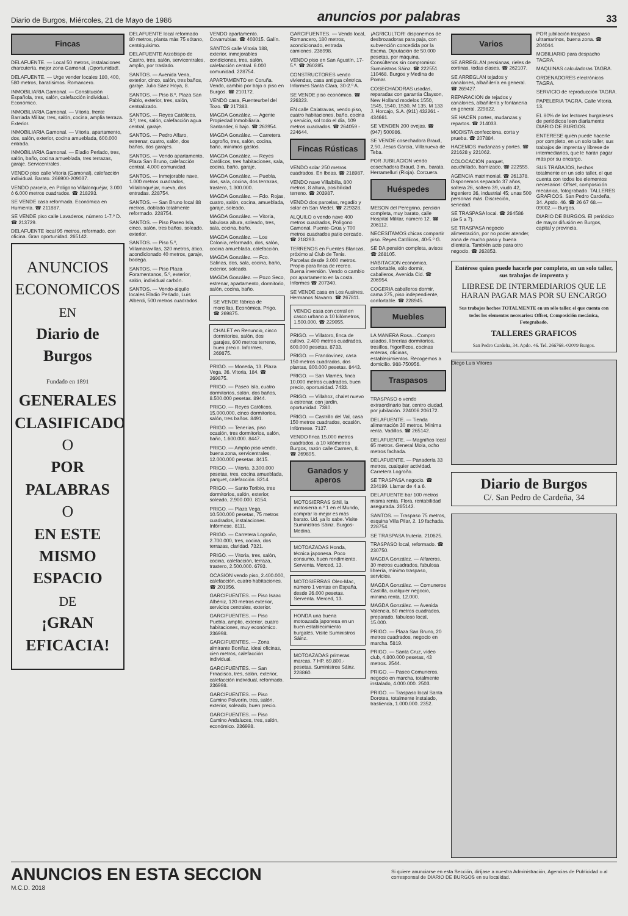Diario de Burgos, Miércoles, 21 de Mayo de 1986 anuncios por palabras 33
Fincas
DELAFUENTE. — Local 50 metros, instalaciones charcutería, mejor zona Gamonal. ¡Oportunidad!.
DELAFUENTE. — Urge vender locales 180, 400, 580 metros, baratísimos. Romancero.
INMOBILIARIA Gamonal. — Constitución Española, tres, salón, calefacción individual. Económico.
INMOBILIARIA Gamonal. — Vitoria, frente Barriada Militar, tres, salón, cocina, amplia terraza. Exterior.
INMOBILIARIA Gamonal. — Vitoria, apartamento, dos, salón, exterior, cocina amueblada, 600.000 entrada.
INMOBILIARIA Gamonal. — Eladio Perlado, tres, salón, baño, cocina amueblada, tres terrazas, garaje. Servicentrales.
VENDO piso calle Vitoria (Gamonal), calefacción individual. Barato. 266900-209037.
VENDO parcela, en Polígono Villalonquéjar, 3.000 ó 6.000 metros cuadrados. ☎ 218293.
SE VENDE casa reformada. Económica en Humienta. ☎ 211887.
SE VENDE piso calle Lavaderos, número 1-7.º D. ☎ 213729.
DELAFUENTE local 95 metros, reformado, con oficina. Gran oportunidad. 265142.
ANUNCIOS
ECONOMICOS
EN
Diario de Burgos
Fundado en 1891
GENERALES
CLASIFICADOS
O
POR PALABRAS
O
EN ESTE MISMO
ESPACIO
DE
¡GRAN
EFICACIA!
DELAFUENTE local reformado 80 metros, planta más 75 sótano, centriquísimo.
DELAFUENTE Arzobispo de Castro, tres, salón, servicentrales, amplio, por traslado.
SANTOS. — Avenida Vena, exterior, cinco, salón, tres baños, garaje. Julio Sáez Hoya, 8.
SANTOS. — Piso 8.º, Plaza San Pablo, exterior, tres, salón, centralizado.
SANTOS. — Reyes Católicos, 3.º, tres, salón, calefacción agua central, garaje.
SANTOS. — Pedro Alfaro, estrenar, cuatro, salón, dos baños, dos garajes.
SANTOS. — Vendo apartamento, Plaza San Bruno, calefacción central, 4.000 comunidad.
SANTOS. — Inmejorable nave, 1.000 metros cuadrados, Villalonquéjar, nueva, dos entradas. 228754.
SANTOS. — San Bruno local 88 metros, doblado totalmente reformado. 228754.
SANTOS. — Piso Paseo Isla, cinco, salón, tres baños, soleado, exterior.
SANTOS. — Piso 5.º, Villamaravillas, 320 metros, ático, acondicionado 40 metros, garaje, bodega.
SANTOS. — Piso Plaza Foramentanos, 5.º, exterior, salón, individual carbón.
SANTOS. — Vendo-alquilo locales Eladio Perlado, Luis Alberdi, 500 metros cuadrados.
VENDO apartamento. Covarrubias. ☎ 403015. Galín.
SANTOS calle Vitoria 188, exterior, inmejorables condiciones, tres, salón, calefacción central. 6.000 comunidad. 228754.
APARTAMENTO en Coruña. Vendo, cambio por bajo o piso en Burgos. ☎ 210172.
VENDO casa, Fuenteurbel del Tozo. ☎ 217383.
MAGDA González. — Agente Propiedad Inmobiliaria. Santander, 6 bajo. ☎ 263954.
MAGDA González. — Carretera Logroño, tres, salón, cocina, baño, mínimos gastos.
MAGDA González. — Reyes Católicos, tres habitaciones, sala, cocina, baño, garaje.
MAGDA González. — Puebla, dos, sala, cocina, dos terrazas, trastero, 1.300.000.
MAGDA González. — Fdo. Rojas, cuatro, salón, cocina, amueblada, garaje, soleado.
MAGDA González. — Vitoria, fabulosa altura, soleado, tres, sala, cocina, baño.
MAGDA González. — Los Colonia, reformado, dos, salón, cocina amueblada, calefacción.
MAGDA González. — Fco. Salinas, dos, sala, cocina, baño, exterior, soleado.
MAGDA González. — Pozo Seco, estrenar, apartamento, dormitorio, salón, cocina, baño.
SE VENDE fábrica de morcillas. Económica. Prigo. ☎ 269875.
CHALET en Renuncio, cinco dormitorios, salón, dos garajes, 600 metros terreno, buen precio. Informes, 269875.
PRIGO. — Moneda, 13. Plaza Vega, 36. Vitoria, 184. ☎ 269875.
PRIGO. — Paseo Isla, cuatro dormitorios, salón, dos baños, 8.500.000 pesetas. 8944.
PRIGO. — Reyes Católicos, 15.000.000, cinco dormitorios, salón, tres baños. 8491.
PRIGO. — Tenerías, piso ocasión, tres dormitorios, salón, baño, 1.600.000. 8447.
PRIGO. — Amplio piso vendo, buena zona, servicentrales, 12.000.000 pesetas. 8415.
PRIGO. — Vitoria, 3.300.000 pesetas, tres, cocina amueblada, parquet, calefacción. 8214.
PRIGO. — Santo Toribio, tres dormitorios, salón, exterior, soleado, 2.900.000. 8154.
PRIGO. — Plaza Vega, 10.500.000 pesetas, 75 metros cuadrados, instalaciones. Infórmese. 8111.
PRIGO. — Carretera Logroño, 2.700.000, tres, cocina, dos terrazas, claridad. 7321.
PRIGO. — Vitoria, tres, salón, cocina, calefacción, terraza, trastero, 2.500.000. 6793.
OCASION vendo piso, 2.400.000, calefacción, cuatro habitaciones. ☎ 201956.
GARCIFUENTES. — Piso Isaac Albéniz, 120 metros exterior, servicios centrales, exterior.
GARCIFUENTES. — Piso Puebla, amplio, exterior, cuatro habitaciones, muy económico. 236998.
GARCIFUENTES. — Zona almirante Bonifaz, ideal oficinas, cien metros, calefacción individual.
GARCIFUENTES. — San Frnacisco, tres, salón, exterior, calefacción individual, reformado. 236998.
GARCIFUENTES. — Piso Camino Polvorín, tres, salón, exterior, soleado, buen precio.
GARCIFUENTES. — Piso Camino Andaluces, tres, salón, económico. 236998.
GARCIFUENTES. — Vendo local, Romancero, 180 metros, acondicionado, entrada camiones. 236998.
VENDO piso en San Agustín, 17-5.º. ☎ 260285.
CONSTRUCTORES vendo viviendas, casa antigua céntrica. Informes Santa Clara, 30-2.º A.
SE VENDE piso económico. ☎ 226323.
EN calle Calatravas, vendo piso, cuatro habitaciones, baño, cocina y servicio, sol todo el día, 109 metros cuadrados. ☎ 264059 - 224644.
Fincas Rústicas
VENDO solar 250 metros cuadrados. En Ibeas. ☎ 218987.
VENDO nave Villalbilla, 800 metros, 8 altura, posibilidad terreno. ☎ 203987.
VENDO dos parcelas, regadío y solar en San Medel. ☎ 229328.
ALQUILO o vendo nave 400 metros cuadrados, Polígono Gamonal, Puente-Grúa y 700 metros cuadrados patio cercado. ☎ 218293.
TERRENOS en Fuentes Blancas, próximo al Club de Tenis. Parcelas desde 3.000 metros. Propio para finca de recreo. Buena inversión. Vendo o cambio por apartamento en la costa. Informes ☎ 207340.
SE VENDE casa en Los Ausines. Hermanos Navarro. ☎ 267811.
VENDO casa con corral en casco urbano a 10 kilómetros, 1.500.000. ☎ 229055.
PRIGO. — Villatoro, finca de cultivo, 2.400 metros cuadrados, 600.000 pesetas. 8733.
PRIGO. — Frandovínez, casa 150 metros cuadrados, dos plantas, 800.000 pesetas. 8443.
PRIGO. — San Mamés, finca 10.000 metros cuadrados, buen precio, oportunidad. 7433.
PRIGO. — Villahoz, chalet nuevo a estrenar, con jardín, oportunidad. 7380.
PRIGO. — Castrillo del Val, casa 150 metros cuadrados, ocasión. Infórmese. 7137.
VENDO finca 15.000 metros cuadrados, a 10 kilómetros Burgos, razón calle Carmen, 8. ☎ 269895.
Ganados y aperos
MOTOSIERRAS Sthil, la motosierra n.º 1 en el Mundo, comprar lo mejor es más barato. Ud. ya lo sabe. Visite Suministros Sáinz. Burgos-Medina.
MOTOAZADAS Honda, técnica japonesa. Poco consumo, buen rendimiento. Serventa. Merced, 13.
MOTOSIERRAS Oleo-Mac, número 1 ventas en España, desde 26.000 pesetas. Serventa. Merced, 13.
HONDA una buena motoazada japonesa en un buen establecimiento burgalés. Visite Suministros Sáinz.
MOTOAZADAS primeras marcas, 7 HP. 69.800,- pesetas. Suministros Sáinz. 228860.
¡AGRICULTOR! disponemos de desbrozadoras para paja, con subvención concedida por la Excma. Diputación de 50.000 pesetas, por máquina. Consúltenos sin compromiso: Suministros Sáinz. ☎ 222551 110468. Burgos y Medina de Pomar.
COSECHADORAS usadas, reparadas con garantía Clayson, New Holland modelos 1550, 1545, 1540, 1530, M 135, M 133 J. Horcajo, S.A. (911) 432261 - 434661.
SE VENDEN 200 ovejas. ☎ (947) 500986.
SE VENDE cosechadora Braud, 2,50, Jesús García, Villanueva de Teba.
POR JUBILACION vendo cosechadora Braud, 3 m., barata. Herramelluri (Rioja). Corcuera.
Huéspedes
MESON del Peregrino, pensión completa, muy barato, calle Hospital Militar, número 12. ☎ 206112.
NECESITAMOS chicas compartir piso. Reyes Católicos, 40-5.º G.
SE DA pensión completa, avisos ☎ 268105.
HABITACION económica, confortable, sólo dormir, caballeros, Avenida Cid. ☎ 206954.
COGERIA caballeros dormir, cama 275, piso independiente, confortable. ☎ 228945.
Muebles
LA MANERA Rosa... Compro usados, librerías dormitorios, tresillos, frigoríficos, cocinas enteras, oficinas, establecimientos. Recogemos a domicilio. 988-750956.
Traspasos
TRASPASO o vendo extraordinario bar, centro ciudad, por jubilación. 224006 206172.
DELAFUENTE. — Tienda alimentación 30 metros. Mínima renta. Vadillos. ☎ 265142.
DELAFUENTE. — Magnífico local 65 metros. General Mola, ocho metros fachada.
DELAFUENTE. — Panadería 33 metros, cualquier actividad. Carretera Logroño.
SE TRASPASA negocio. ☎ 234199. Llamar de 4 a 6.
DELAFUENTE bar 100 metros misma renta. Flora, rentabilidad asegurada. 265142.
SANTOS. — Traspaso 75 metros, esquina Villa Pilar, 2. 19 fachada. 228754.
SE TRASPASA frutería. 210625.
TRASPASO local, reformado. ☎ 230750.
MAGDA González. — Alfareros, 30 metros cuadrados, fabulosa librería, mínimo traspaso, servicios.
MAGDA González. — Comuneros Castilla, cualquier negocio, mínima renta, 12.000.
MAGDA González. — Avenida Valencia, 60 metros cuadrados, preparado, fabuloso local, 15.000.
PRIGO. — Plaza San Bruno, 20 metros cuadrados, negocio en marcha. 5819.
PRIGO. — Santa Cruz, vídeo club, 4.800.000 pesetas, 43 metros. 2544.
PRIGO. — Paseo Comuneros, negocio en marcha, totalmente instalado, 4.000.000. 2503.
PRIGO. — Traspaso local Santa Dorotea, totalmente instalado, trastienda, 1.000.000. 2352.
Varios
SE ARREGLAN persianas, rieles de cortinas, todas clases. ☎ 262107.
SE ARREGLAN tejados y canalones, albañilería en general. ☎ 269427.
REPARACION de tejados y canalones, albañilería y fontanería en general. 229822.
SE HACEN portes, mudanzas y repartos. ☎ 214033.
MODISTA confecciona, corta y prueba. ☎ 207884.
HACEMOS mudanzas y portes. ☎ 221628 y 221062.
COLOCACION parquet, acuchillado, barnizado. ☎ 222555.
AGENCIA matrimonial. ☎ 261378. Disponemos separado 37 años, soltera 26, soltero 39, viudo 42, ingeniero 36, industrial 45; unas 500 personas más. Discreción, seriedad.
SE TRASPASA local. ☎ 264586 (de 5 a 7).
SE TRASPASA negocio alimentación, por no poder atender, zona de mucho paso y buena clientela. También acto para otro negocio. ☎ 262853.
POR jubilación traspaso ultramarinos, buena zona. ☎ 204044.
MOBILIARIO para despacho TAGRA.
MAQUINAS calculadoras TAGRA.
ORDENADORES electrónicos TAGRA.
SERVICIO de reproducción TAGRA.
PAPELERIA TAGRA. Calle Vitoria, 13.
EL 80% de los lectores burgaleses de periódicos leen diariamente DIARIO DE BURGOS.
ENTERESE quién puede hacerle por completo, en un solo taller, sus trabajos de imprenta y líbrese de intermediarios, que le harán pagar más por su encargo.
SUS TRABAJOS, hechos totalmente en un solo taller, el que cuenta con todos los elementos necesarios: Offset, composición mecánica, fotograbado. TALLERES GRAFICOS. San Pedro Cardeña, 34. Aptdo. 46. ☎ 26 67 68.— 09002.— Burgos.
DIARIO DE BURGOS. El periódico de mayor difusión en Burgos, capital y provincia.
Entérese quien puede hacerle por completo, en un solo taller, sus trabajos de imprenta y
LIBRESE DE INTERMEDIARIOS QUE LE HARAN PAGAR MAS POR SU ENCARGO
Sus trabajos hechos TOTALMENTE en un sólo taller, el que cuenta con todos los elementos necesarios: Offset, Composición mecánica, Fotograbado.
TALLERES GRAFICOS
San Pedro Cardeña, 34. Apdo. 46. Tel. 266768.-02009 Burgos.
Diego Luis Vitores
Diario de Burgos
C/. San Pedro de Cardeña, 34
ANUNCIOS EN ESTA SECCION Si quiere anunciarse en esta Sección, diríjase a nuestra Administración, Agencias de Publicidad o al corresponsal de DIARIO DE BURGOS en su localidad.
M.C.D. 2018